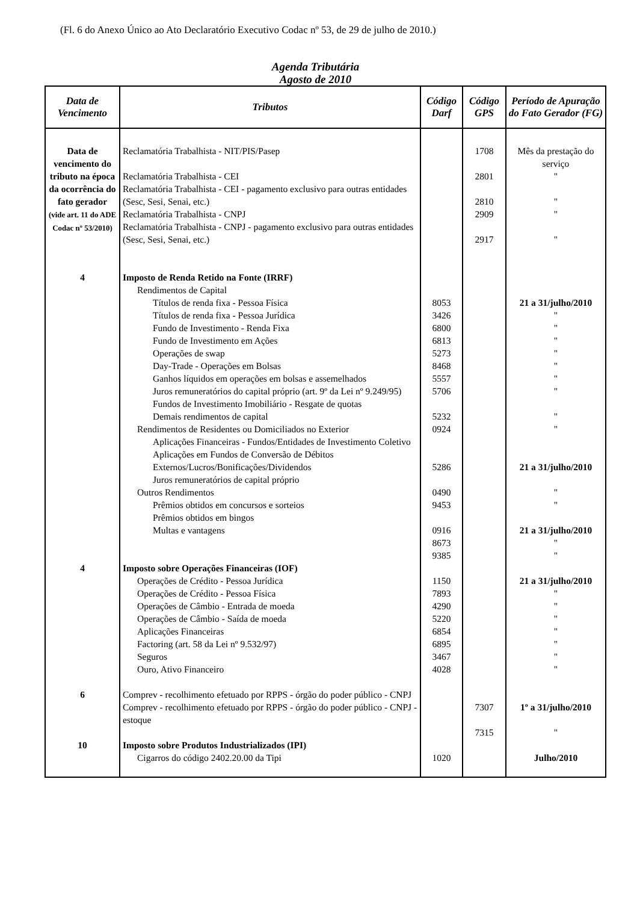(Fl. 6 do Anexo Único ao Ato Declaratório Executivo Codac nº 53, de 29 de julho de 2010.)
Agenda Tributária
Agosto de 2010
| Data de Vencimento | Tributos | Código Darf | Código GPS | Período de Apuração do Fato Gerador (FG) |
| --- | --- | --- | --- | --- |
| Data de vencimento do tributo na época da ocorrência do fato gerador (vide art. 11 do ADE Codac nº 53/2010) | Reclamatória Trabalhista - NIT/PIS/Pasep Reclamatória Trabalhista - CEI Reclamatória Trabalhista - CEI - pagamento exclusivo para outras entidades (Sesc, Sesi, Senai, etc.) Reclamatória Trabalhista - CNPJ Reclamatória Trabalhista - CNPJ - pagamento exclusivo para outras entidades (Sesc, Sesi, Senai, etc.) | | 1708 2801 2810 2909 2917 | Mês da prestação do serviço " " " " |
| 4 | Imposto de Renda Retido na Fonte (IRRF) Rendimentos de Capital Títulos de renda fixa - Pessoa Física Títulos de renda fixa - Pessoa Jurídica Fundo de Investimento - Renda Fixa Fundo de Investimento em Ações Operações de swap Day-Trade - Operações em Bolsas Ganhos líquidos em operações em bolsas e assemelhados Juros remuneratórios do capital próprio (art. 9º da Lei nº 9.249/95) Fundos de Investimento Imobiliário - Resgate de quotas Demais rendimentos de capital Rendimentos de Residentes ou Domiciliados no Exterior Aplicações Financeiras - Fundos/Entidades de Investimento Coletivo Aplicações em Fundos de Conversão de Débitos Externos/Lucros/Bonificações/Dividendos Juros remuneratórios de capital próprio Outros Rendimentos Prêmios obtidos em concursos e sorteios Prêmios obtidos em bingos Multas e vantagens | 8053 3426 6800 6813 5273 8468 5557 5706 5232 0924 5286 0490 9453 0916 8673 9385 | | 21 a 31/julho/2010 " " " " " " " " " 21 a 31/julho/2010 " " 21 a 31/julho/2010 " " |
| 4 | Imposto sobre Operações Financeiras (IOF) Operações de Crédito - Pessoa Jurídica Operações de Crédito - Pessoa Física Operações de Câmbio - Entrada de moeda Operações de Câmbio - Saída de moeda Aplicações Financeiras Factoring (art. 58 da Lei nº 9.532/97) Seguros Ouro, Ativo Financeiro | 1150 7893 4290 5220 6854 6895 3467 4028 | | 21 a 31/julho/2010 " " " " " " " |
| 6 | Comprev - recolhimento efetuado por RPPS - órgão do poder público - CNPJ Comprev - recolhimento efetuado por RPPS - órgão do poder público - CNPJ - estoque | | 7307 7315 | 1º a 31/julho/2010 " |
| 10 | Imposto sobre Produtos Industrializados (IPI) Cigarros do código 2402.20.00 da Tipi | 1020 | | Julho/2010 |